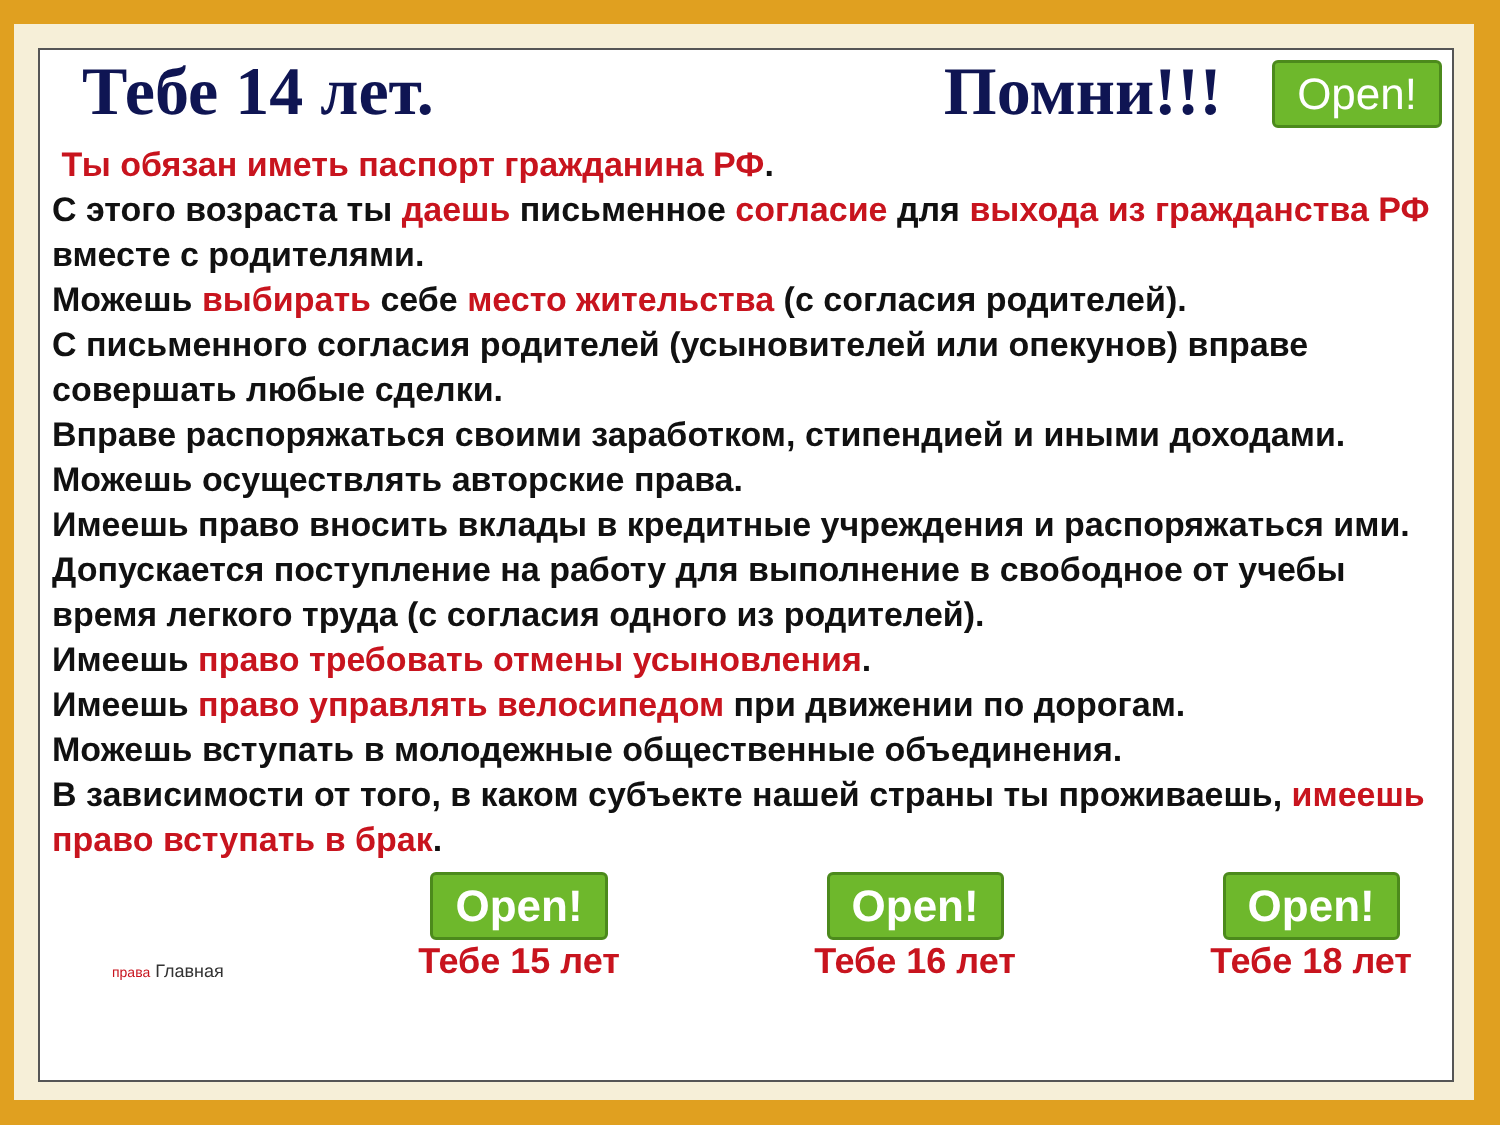Open!
Тебе 14 лет. Помни!!!
Ты обязан иметь паспорт гражданина РФ.
С этого возраста ты даешь письменное согласие для выхода из гражданства РФ вместе с родителями.
Можешь выбирать себе место жительства (с согласия родителей).
С письменного согласия родителей (усыновителей или опекунов) вправе совершать любые сделки.
Вправе распоряжаться своими заработком, стипендией и иными доходами.
Можешь осуществлять авторские права.
Имеешь право вносить вклады в кредитные учреждения и распоряжаться ими.
Допускается поступление на работу для выполнение в свободное от учебы время легкого труда (с согласия одного из родителей).
Имеешь право требовать отмены усыновления.
Имеешь право управлять велосипедом при движении по дорогам.
Можешь вступать в молодежные общественные объединения.
В зависимости от того, в каком субъекте нашей страны ты проживаешь, имеешь право вступать в брак.
права Главная
Open!
Тебе 15 лет
Open!
Тебе 16 лет
Open!
Тебе 18 лет